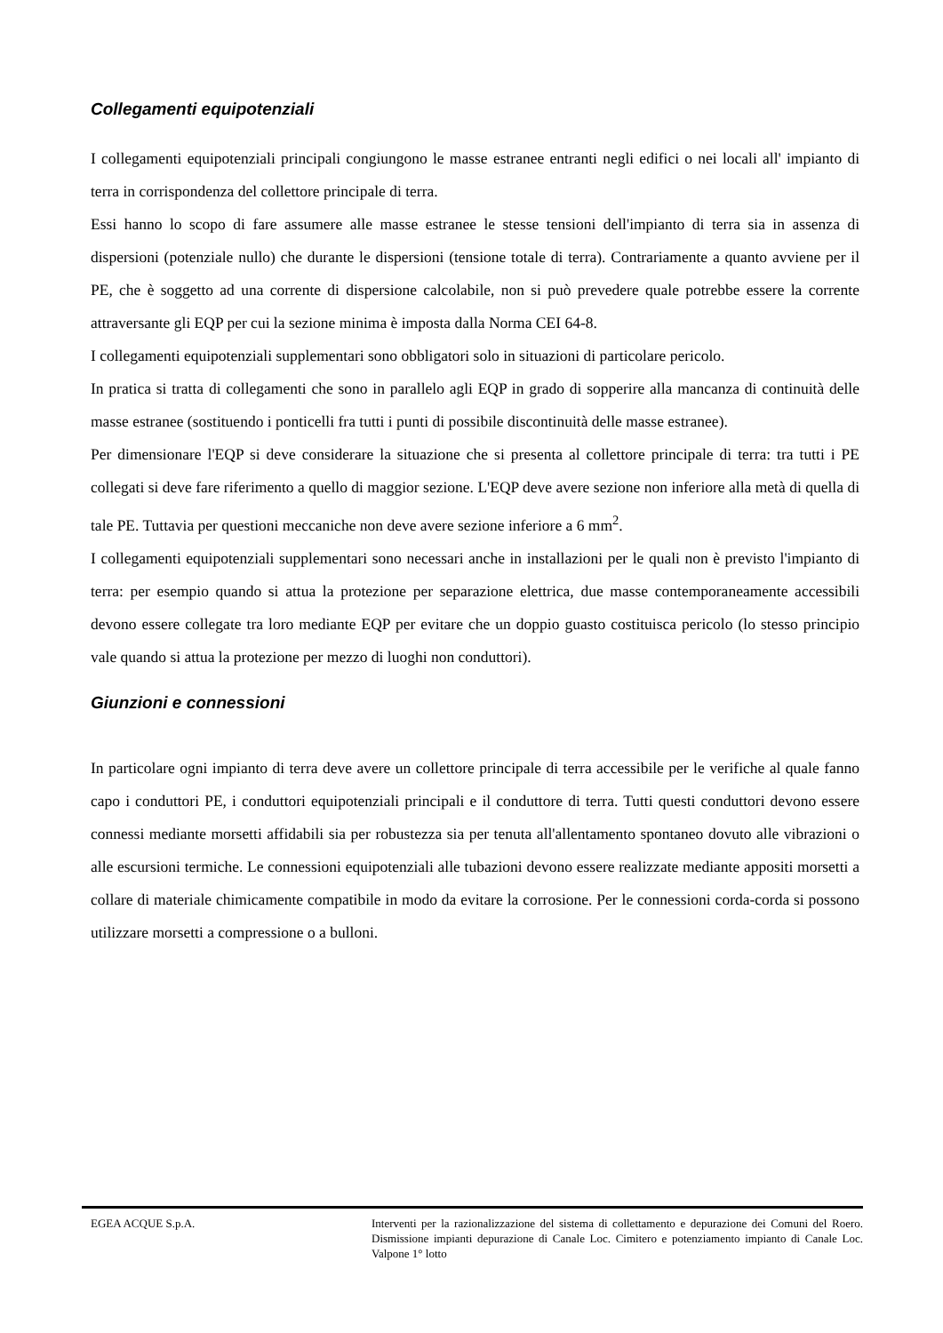Collegamenti equipotenziali
I collegamenti equipotenziali principali congiungono le masse estranee entranti negli edifici o nei locali all' impianto di terra in corrispondenza del collettore principale di terra.
Essi hanno lo scopo di fare assumere alle masse estranee le stesse tensioni dell'impianto di terra sia in assenza di dispersioni (potenziale nullo) che durante le dispersioni (tensione totale di terra). Contrariamente a quanto avviene per il PE, che è soggetto ad una corrente di dispersione calcolabile, non si può prevedere quale potrebbe essere la corrente attraversante gli EQP per cui la sezione minima è imposta dalla Norma CEI 64-8.
I collegamenti equipotenziali supplementari sono obbligatori solo in situazioni di particolare pericolo.
In pratica si tratta di collegamenti che sono in parallelo agli EQP in grado di sopperire alla mancanza di continuità delle masse estranee (sostituendo i ponticelli fra tutti i punti di possibile discontinuità delle masse estranee).
Per dimensionare l'EQP si deve considerare la situazione che si presenta al collettore principale di terra: tra tutti i PE collegati si deve fare riferimento a quello di maggior sezione. L'EQP deve avere sezione non inferiore alla metà di quella di tale PE. Tuttavia per questioni meccaniche non deve avere sezione inferiore a 6 mm<sup>2</sup>.
I collegamenti equipotenziali supplementari sono necessari anche in installazioni per le quali non è previsto l'impianto di terra: per esempio quando si attua la protezione per separazione elettrica, due masse contemporaneamente accessibili devono essere collegate tra loro mediante EQP per evitare che un doppio guasto costituisca pericolo (lo stesso principio vale quando si attua la protezione per mezzo di luoghi non conduttori).
Giunzioni e connessioni
In particolare ogni impianto di terra deve avere un collettore principale di terra accessibile per le verifiche al quale fanno capo i conduttori PE, i conduttori equipotenziali principali e il conduttore di terra. Tutti questi conduttori devono essere connessi mediante morsetti affidabili sia per robustezza sia per tenuta all'allentamento spontaneo dovuto alle vibrazioni o alle escursioni termiche. Le connessioni equipotenziali alle tubazioni devono essere realizzate mediante appositi morsetti a collare di materiale chimicamente compatibile in modo da evitare la corrosione. Per le connessioni corda-corda si possono utilizzare morsetti a compressione o a bulloni.
EGEA ACQUE S.p.A. Interventi per la razionalizzazione del sistema di collettamento e depurazione dei Comuni del Roero. Dismissione impianti depurazione di Canale Loc. Cimitero e potenziamento impianto di Canale Loc. Valpone 1° lotto